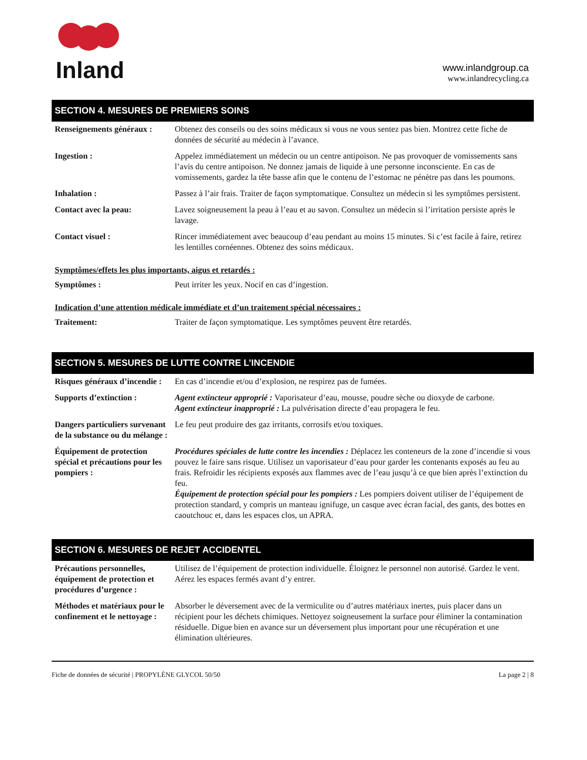Inland
www.inlandgroup.ca
www.inlandrecycling.ca
SECTION 4. MESURES DE PREMIERS SOINS
| Renseignements généraux : | Obtenez des conseils ou des soins médicaux si vous ne vous sentez pas bien. Montrez cette fiche de données de sécurité au médecin à l’avance. |
| Ingestion : | Appelez immédiatement un médecin ou un centre antipoison. Ne pas provoquer de vomissements sans l’avis du centre antipoison. Ne donnez jamais de liquide à une personne inconsciente. En cas de vomissements, gardez la tête basse afin que le contenu de l’estomac ne pénètre pas dans les poumons. |
| Inhalation : | Passez à l’air frais. Traiter de façon symptomatique. Consultez un médecin si les symptômes persistent. |
| Contact avec la peau: | Lavez soigneusement la peau à l’eau et au savon. Consultez un médecin si l’irritation persiste après le lavage. |
| Contact visuel : | Rincer immédiatement avec beaucoup d’eau pendant au moins 15 minutes. Si c’est facile à faire, retirez les lentilles cornéennes. Obtenez des soins médicaux. |
Symptômes/effets les plus importants, aigus et retardés :
| Symptômes : | Peut irriter les yeux. Nocif en cas d’ingestion. |
Indication d’une attention médicale immédiate et d’un traitement spécial nécessaires :
| Traitement: | Traiter de façon symptomatique. Les symptômes peuvent être retardés. |
SECTION 5. MESURES DE LUTTE CONTRE L’INCENDIE
| Risques généraux d’incendie : | En cas d’incendie et/ou d’explosion, ne respirez pas de fumées. |
| Supports d’extinction : | Agent extincteur approprié : Vaporisateur d’eau, mousse, poudre sèche ou dioxyde de carbone. Agent extincteur inapproprié : La pulvérisation directe d’eau propagera le feu. |
| Dangers particuliers survenant de la substance ou du mélange : | Le feu peut produire des gaz irritants, corrosifs et/ou toxiques. |
| Équipement de protection spécial et précautions pour les pompiers : | Procédures spéciales de lutte contre les incendies : Déplacez les conteneurs de la zone d’incendie si vous pouvez le faire sans risque. Utilisez un vaporisateur d’eau pour garder les contenants exposés au feu au frais. Refroidir les récipients exposés aux flammes avec de l’eau jusqu’à ce que bien après l’extinction du feu. Équipement de protection spécial pour les pompiers : Les pompiers doivent utiliser de l’équipement de protection standard, y compris un manteau ignifuge, un casque avec écran facial, des gants, des bottes en caoutchouc et, dans les espaces clos, un APRA. |
SECTION 6. MESURES DE REJET ACCIDENTEL
| Précautions personnelles, équipement de protection et procédures d’urgence : | Utilisez de l’équipement de protection individuelle. Éloignez le personnel non autorisé. Gardez le vent. Aérez les espaces fermés avant d’y entrer. |
| Méthodes et matériaux pour le confinement et le nettoyage : | Absorber le déversement avec de la vermiculite ou d’autres matériaux inertes, puis placer dans un récipient pour les déchets chimiques. Nettoyez soigneusement la surface pour éliminer la contamination résiduelle. Digue bien en avance sur un déversement plus important pour une récupération et une élimination ultérieures. |
Fiche de données de sécurité | PROPYLÈNE GLYCOL 50/50 La page 2 | 8